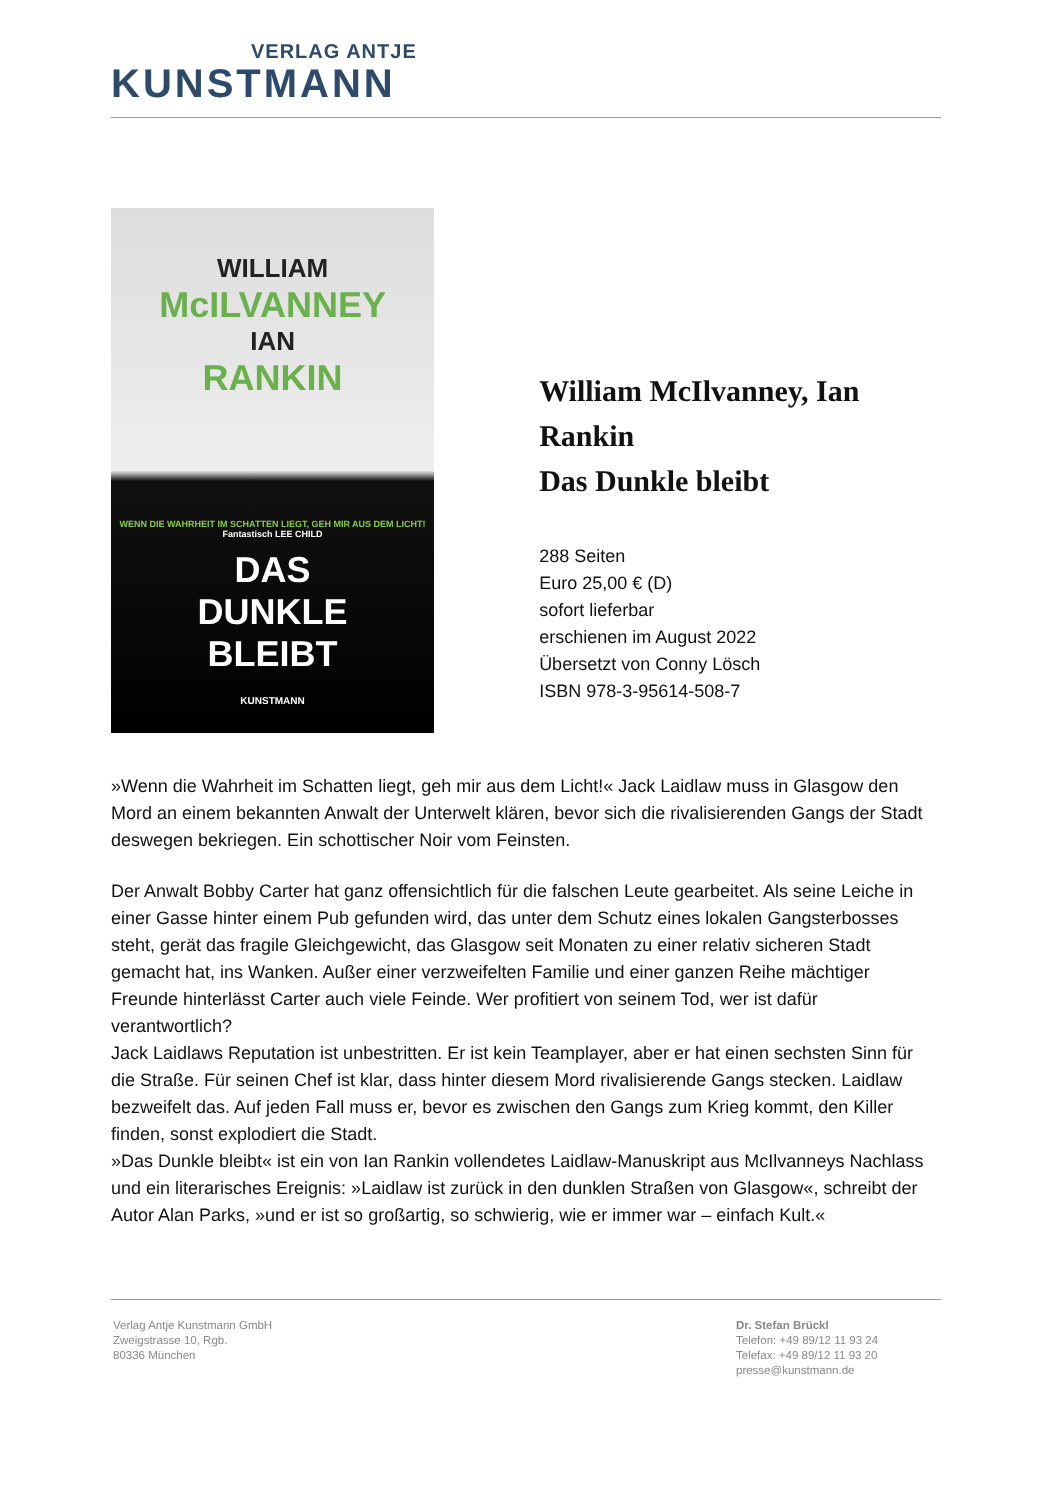VERLAG ANTJE
KUNSTMANN
WILLIAM
McILVANNEY
IAN
RANKIN
WENN DIE WAHRHEIT IM SCHATTEN LIEGT, GEH MIR AUS DEM LICHT!
Fantastisch LEE CHILD
DAS
DUNKLE
BLEIBT
KUNSTMANN
William McIlvanney, Ian Rankin
Das Dunkle bleibt
288 Seiten
Euro 25,00 € (D)
sofort lieferbar
erschienen im August 2022
Übersetzt von Conny Lösch
ISBN 978-3-95614-508-7
»Wenn die Wahrheit im Schatten liegt, geh mir aus dem Licht!« Jack Laidlaw muss in Glasgow den Mord an einem bekannten Anwalt der Unterwelt klären, bevor sich die rivalisierenden Gangs der Stadt deswegen bekriegen. Ein schottischer Noir vom Feinsten.
Der Anwalt Bobby Carter hat ganz offensichtlich für die falschen Leute gearbeitet. Als seine Leiche in einer Gasse hinter einem Pub gefunden wird, das unter dem Schutz eines lokalen Gangsterbosses steht, gerät das fragile Gleichgewicht, das Glasgow seit Monaten zu einer relativ sicheren Stadt gemacht hat, ins Wanken. Außer einer verzweifelten Familie und einer ganzen Reihe mächtiger Freunde hinterlässt Carter auch viele Feinde. Wer profitiert von seinem Tod, wer ist dafür verantwortlich?
Jack Laidlaws Reputation ist unbestritten. Er ist kein Teamplayer, aber er hat einen sechsten Sinn für die Straße. Für seinen Chef ist klar, dass hinter diesem Mord rivalisierende Gangs stecken. Laidlaw bezweifelt das. Auf jeden Fall muss er, bevor es zwischen den Gangs zum Krieg kommt, den Killer finden, sonst explodiert die Stadt.
»Das Dunkle bleibt« ist ein von Ian Rankin vollendetes Laidlaw-Manuskript aus McIlvanneys Nachlass und ein literarisches Ereignis: »Laidlaw ist zurück in den dunklen Straßen von Glasgow«, schreibt der Autor Alan Parks, »und er ist so großartig, so schwierig, wie er immer war – einfach Kult.«
Verlag Antje Kunstmann GmbH
Zweigstrasse 10, Rgb.
80336 München
Dr. Stefan Brückl
Telefon: +49 89/12 11 93 24
Telefax: +49 89/12 11 93 20
presse@kunstmann.de